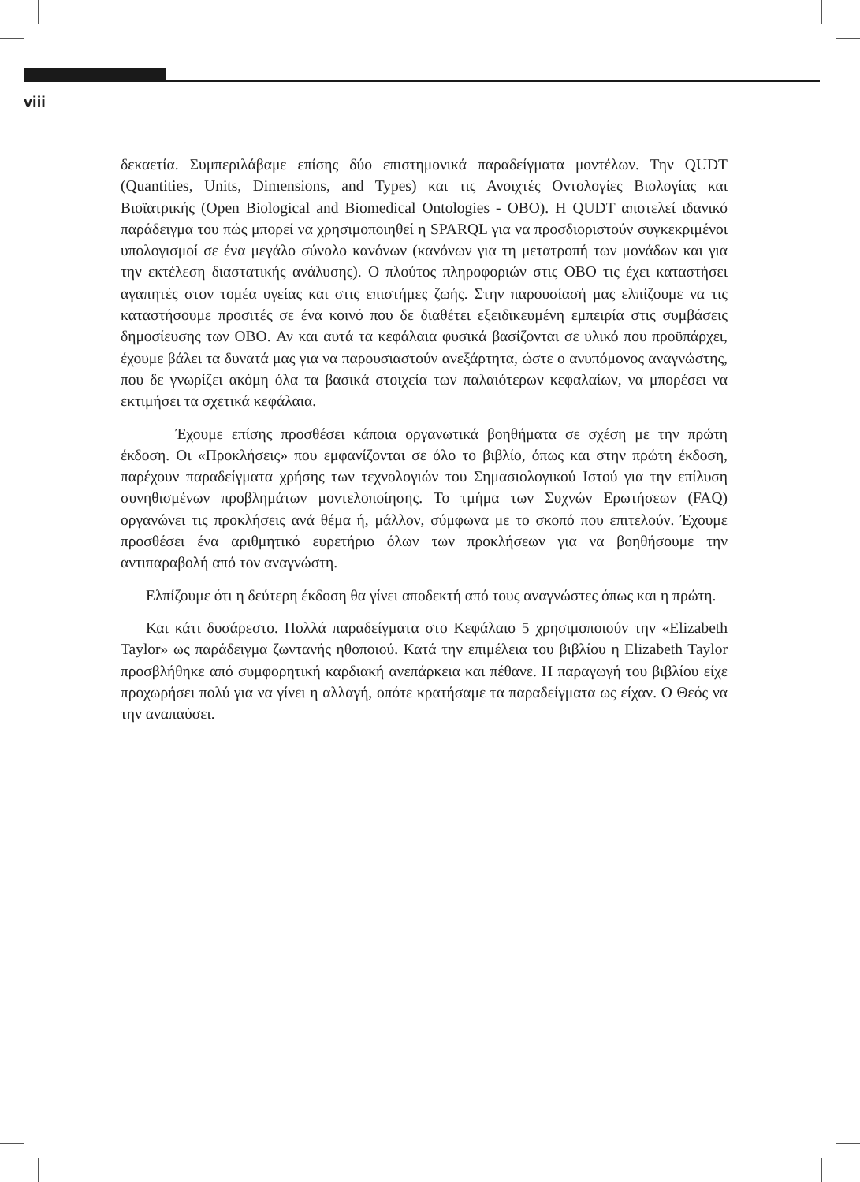viii
δεκαετία. Συμπεριλάβαμε επίσης δύο επιστημονικά παραδείγματα μοντέλων. Την QUDT (Quantities, Units, Dimensions, and Types) και τις Ανοιχτές Οντολογίες Βιολογίας και Βιοϊατρικής (Open Biological and Biomedical Ontologies - OBO). Η QUDT αποτελεί ιδανικό παράδειγμα του πώς μπορεί να χρησιμοποιηθεί η SPARQL για να προσδιοριστούν συγκεκριμένοι υπολογισμοί σε ένα μεγάλο σύνολο κανόνων (κανόνων για τη μετατροπή των μονάδων και για την εκτέλεση διαστατικής ανάλυσης). Ο πλούτος πληροφοριών στις OBO τις έχει καταστήσει αγαπητές στον τομέα υγείας και στις επιστήμες ζωής. Στην παρουσίασή μας ελπίζουμε να τις καταστήσουμε προσιτές σε ένα κοινό που δε διαθέτει εξειδικευμένη εμπειρία στις συμβάσεις δημοσίευσης των OBO. Αν και αυτά τα κεφάλαια φυσικά βασίζονται σε υλικό που προϋπάρχει, έχουμε βάλει τα δυνατά μας για να παρουσιαστούν ανεξάρτητα, ώστε ο ανυπόμονος αναγνώστης, που δε γνωρίζει ακόμη όλα τα βασικά στοιχεία των παλαιότερων κεφαλαίων, να μπορέσει να εκτιμήσει τα σχετικά κεφάλαια.
Έχουμε επίσης προσθέσει κάποια οργανωτικά βοηθήματα σε σχέση με την πρώτη έκδοση. Οι «Προκλήσεις» που εμφανίζονται σε όλο το βιβλίο, όπως και στην πρώτη έκδοση, παρέχουν παραδείγματα χρήσης των τεχνολογιών του Σημασιολογικού Ιστού για την επίλυση συνηθισμένων προβλημάτων μοντελοποίησης. Το τμήμα των Συχνών Ερωτήσεων (FAQ) οργανώνει τις προκλήσεις ανά θέμα ή, μάλλον, σύμφωνα με το σκοπό που επιτελούν. Έχουμε προσθέσει ένα αριθμητικό ευρετήριο όλων των προκλήσεων για να βοηθήσουμε την αντιπαραβολή από τον αναγνώστη.
Ελπίζουμε ότι η δεύτερη έκδοση θα γίνει αποδεκτή από τους αναγνώστες όπως και η πρώτη.
Και κάτι δυσάρεστο. Πολλά παραδείγματα στο Κεφάλαιο 5 χρησιμοποιούν την «Elizabeth Taylor» ως παράδειγμα ζωντανής ηθοποιού. Κατά την επιμέλεια του βιβλίου η Elizabeth Taylor προσβλήθηκε από συμφορητική καρδιακή ανεπάρκεια και πέθανε. Η παραγωγή του βιβλίου είχε προχωρήσει πολύ για να γίνει η αλλαγή, οπότε κρατήσαμε τα παραδείγματα ως είχαν. Ο Θεός να την αναπαύσει.